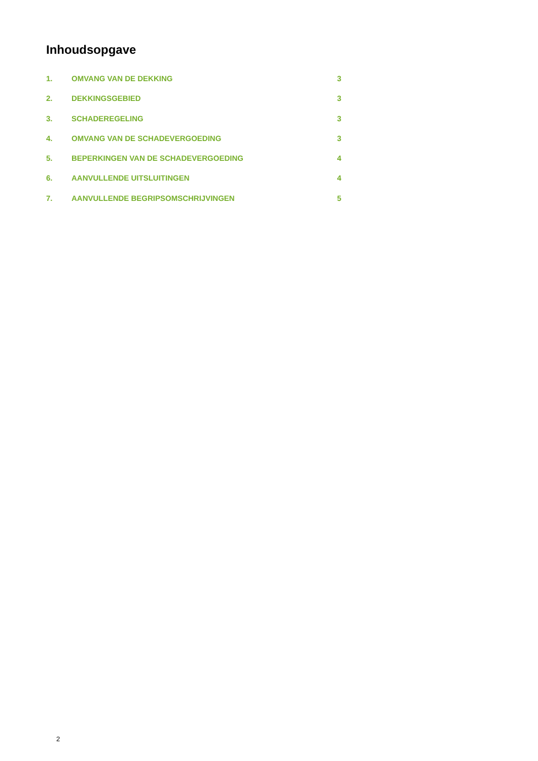Inhoudsopgave
1. OMVANG VAN DE DEKKING 3
2. DEKKINGSGEBIED 3
3. SCHADEREGELING 3
4. OMVANG VAN DE SCHADEVERGOEDING 3
5. BEPERKINGEN VAN DE SCHADEVERGOEDING 4
6. AANVULLENDE UITSLUITINGEN 4
7. AANVULLENDE BEGRIPSOMSCHRIJVINGEN 5
2